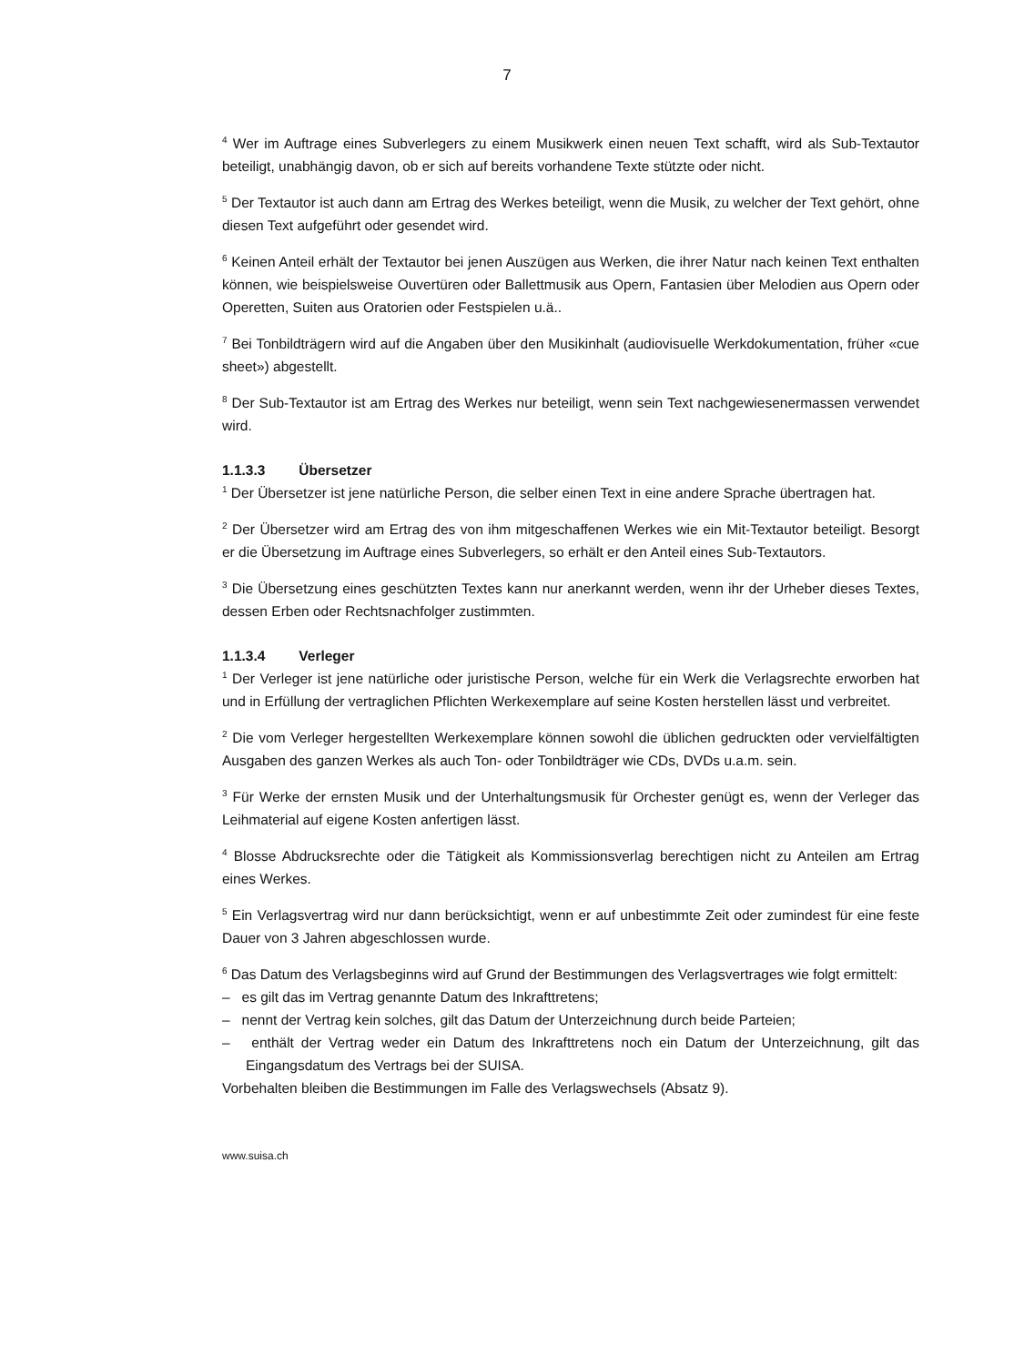7
<sup>4</sup> Wer im Auftrage eines Subverlegers zu einem Musikwerk einen neuen Text schafft, wird als Sub-Textautor beteiligt, unabhängig davon, ob er sich auf bereits vorhandene Texte stützte oder nicht.
<sup>5</sup> Der Textautor ist auch dann am Ertrag des Werkes beteiligt, wenn die Musik, zu welcher der Text gehört, ohne diesen Text aufgeführt oder gesendet wird.
<sup>6</sup> Keinen Anteil erhält der Textautor bei jenen Auszügen aus Werken, die ihrer Natur nach keinen Text enthalten können, wie beispielsweise Ouvertüren oder Ballettmusik aus Opern, Fantasien über Melodien aus Opern oder Operetten, Suiten aus Oratorien oder Festspielen u.ä..
<sup>7</sup> Bei Tonbildträgern wird auf die Angaben über den Musikinhalt (audiovisuelle Werkdokumentation, früher «cue sheet») abgestellt.
<sup>8</sup> Der Sub-Textautor ist am Ertrag des Werkes nur beteiligt, wenn sein Text nachgewiesenermassen verwendet wird.
1.1.3.3 Übersetzer
<sup>1</sup> Der Übersetzer ist jene natürliche Person, die selber einen Text in eine andere Sprache übertragen hat.
<sup>2</sup> Der Übersetzer wird am Ertrag des von ihm mitgeschaffenen Werkes wie ein Mit-Textautor beteiligt. Besorgt er die Übersetzung im Auftrage eines Subverlegers, so erhält er den Anteil eines Sub-Textautors.
<sup>3</sup> Die Übersetzung eines geschützten Textes kann nur anerkannt werden, wenn ihr der Urheber dieses Textes, dessen Erben oder Rechtsnachfolger zustimmten.
1.1.3.4 Verleger
<sup>1</sup> Der Verleger ist jene natürliche oder juristische Person, welche für ein Werk die Verlagsrechte erworben hat und in Erfüllung der vertraglichen Pflichten Werkexemplare auf seine Kosten herstellen lässt und verbreitet.
<sup>2</sup> Die vom Verleger hergestellten Werkexemplare können sowohl die üblichen gedruckten oder vervielfältigten Ausgaben des ganzen Werkes als auch Ton- oder Tonbildträger wie CDs, DVDs u.a.m. sein.
<sup>3</sup> Für Werke der ernsten Musik und der Unterhaltungsmusik für Orchester genügt es, wenn der Verleger das Leihmaterial auf eigene Kosten anfertigen lässt.
<sup>4</sup> Blosse Abdrucksrechte oder die Tätigkeit als Kommissionsverlag berechtigen nicht zu Anteilen am Ertrag eines Werkes.
<sup>5</sup> Ein Verlagsvertrag wird nur dann berücksichtigt, wenn er auf unbestimmte Zeit oder zumindest für eine feste Dauer von 3 Jahren abgeschlossen wurde.
<sup>6</sup> Das Datum des Verlagsbeginns wird auf Grund der Bestimmungen des Verlagsvertrages wie folgt ermittelt:
– es gilt das im Vertrag genannte Datum des Inkrafttretens;
– nennt der Vertrag kein solches, gilt das Datum der Unterzeichnung durch beide Parteien;
– enthält der Vertrag weder ein Datum des Inkrafttretens noch ein Datum der Unterzeichnung, gilt das Eingangsdatum des Vertrags bei der SUISA.
Vorbehalten bleiben die Bestimmungen im Falle des Verlagswechsels (Absatz 9).
www.suisa.ch